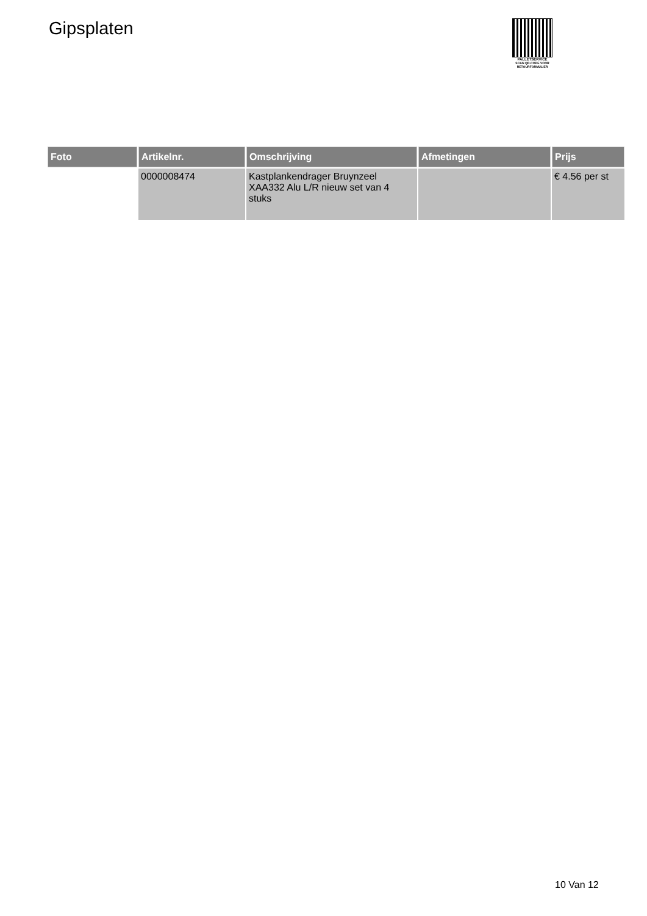Gipsplaten
PALLETSERVICE
SCAN QR-CODE VOOR RETOURFORMULIER
| Foto | Artikelnr. | Omschrijving | Afmetingen | Prijs |
| --- | --- | --- | --- | --- |
| | 0000008474 | Kastplankendrager Bruynzeel XAA332 Alu L/R nieuw set van 4 stuks | | € 4.56 per st |
10 Van 12